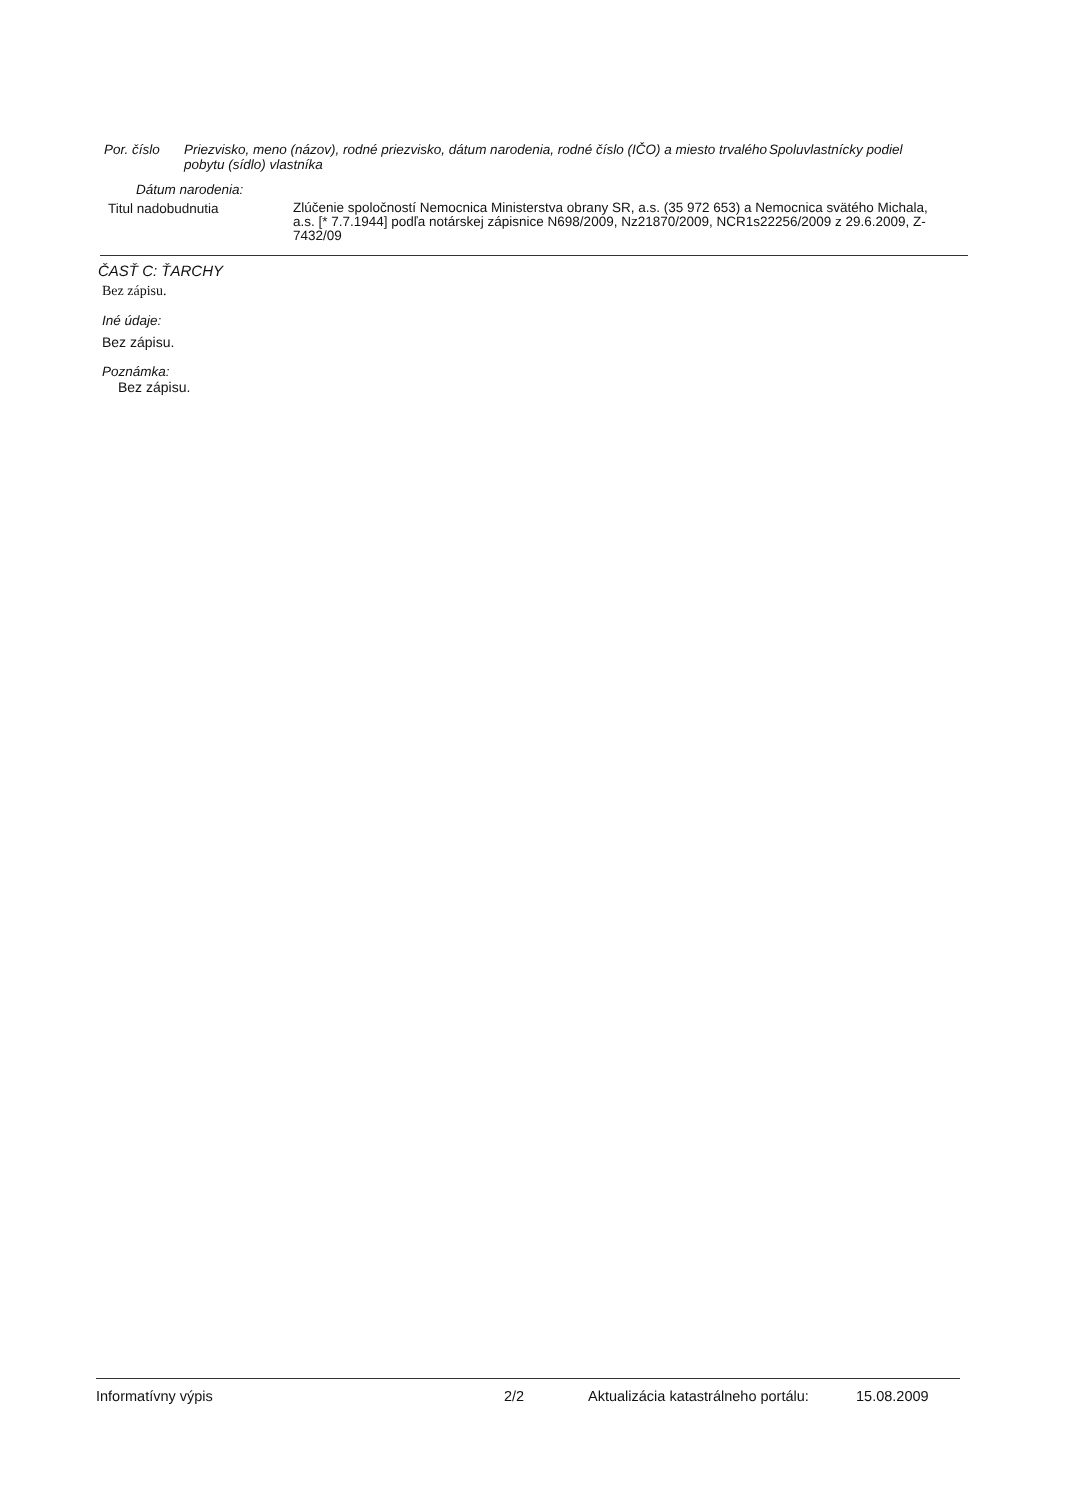Por. číslo
Priezvisko, meno (názov), rodné priezvisko, dátum narodenia, rodné číslo (IČO) a miesto trvalého pobytu (sídlo) vlastníka
Spoluvlastnícky podiel
Dátum narodenia:
Titul nadobudnutia
Zlúčenie spoločností Nemocnica Ministerstva obrany SR, a.s. (35 972 653) a Nemocnica svätého Michala, a.s. [* 7.7.1944] podľa notárskej zápisnice N698/2009, Nz21870/2009, NCR1s22256/2009 z 29.6.2009, Z-7432/09
ČASŤ C: ŤARCHY
Bez zápisu.
Iné údaje:
Bez zápisu.
Poznámka:
Bez zápisu.
Informatívny výpis 2/2 Aktualizácia katastrálneho portálu:
15.08.2009